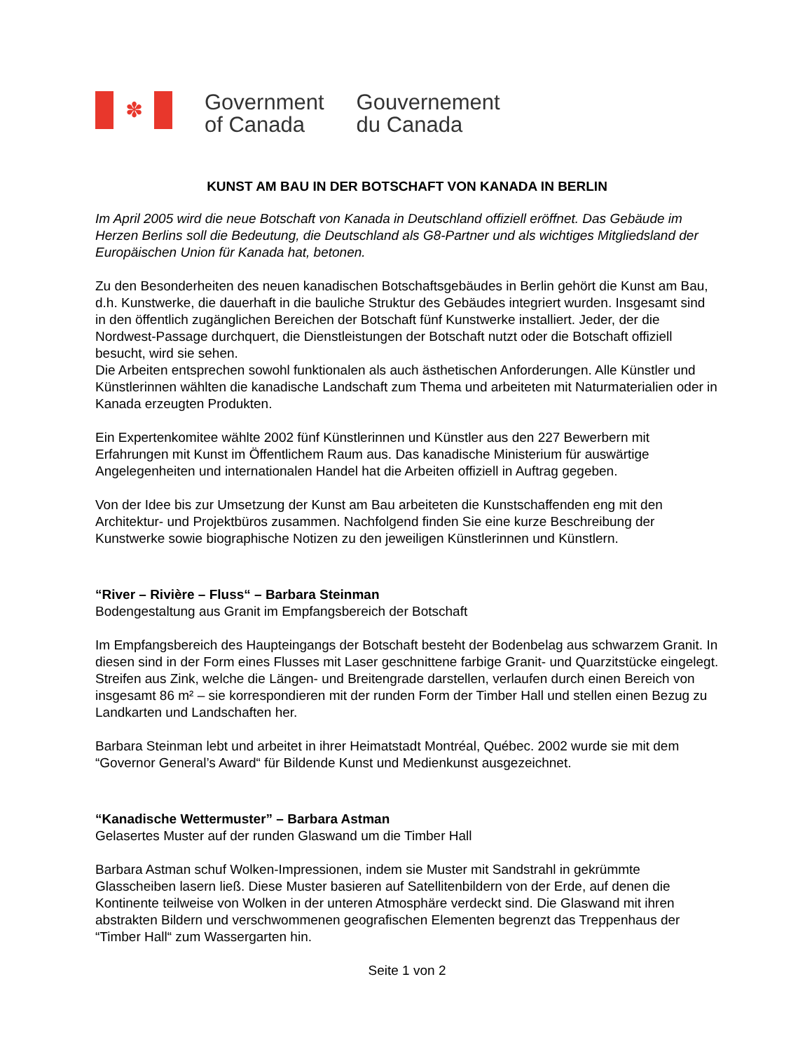✽
Government
of Canada
Gouvernement
du Canada
KUNST AM BAU IN DER BOTSCHAFT VON KANADA IN BERLIN
Im April 2005 wird die neue Botschaft von Kanada in Deutschland offiziell eröffnet. Das Gebäude im Herzen Berlins soll die Bedeutung, die Deutschland als G8-Partner und als wichtiges Mitgliedsland der Europäischen Union für Kanada hat, betonen.
Zu den Besonderheiten des neuen kanadischen Botschaftsgebäudes in Berlin gehört die Kunst am Bau, d.h. Kunstwerke, die dauerhaft in die bauliche Struktur des Gebäudes integriert wurden. Insgesamt sind in den öffentlich zugänglichen Bereichen der Botschaft fünf Kunstwerke installiert. Jeder, der die Nordwest-Passage durchquert, die Dienstleistungen der Botschaft nutzt oder die Botschaft offiziell besucht, wird sie sehen.
Die Arbeiten entsprechen sowohl funktionalen als auch ästhetischen Anforderungen. Alle Künstler und Künstlerinnen wählten die kanadische Landschaft zum Thema und arbeiteten mit Naturmaterialien oder in Kanada erzeugten Produkten.
Ein Expertenkomitee wählte 2002 fünf Künstlerinnen und Künstler aus den 227 Bewerbern mit Erfahrungen mit Kunst im Öffentlichem Raum aus. Das kanadische Ministerium für auswärtige Angelegenheiten und internationalen Handel hat die Arbeiten offiziell in Auftrag gegeben.
Von der Idee bis zur Umsetzung der Kunst am Bau arbeiteten die Kunstschaffenden eng mit den Architektur- und Projektbüros zusammen. Nachfolgend finden Sie eine kurze Beschreibung der Kunstwerke sowie biographische Notizen zu den jeweiligen Künstlerinnen und Künstlern.
“River – Rivière – Fluss“ – Barbara Steinman
Bodengestaltung aus Granit im Empfangsbereich der Botschaft
Im Empfangsbereich des Haupteingangs der Botschaft besteht der Bodenbelag aus schwarzem Granit. In diesen sind in der Form eines Flusses mit Laser geschnittene farbige Granit- und Quarzitstücke eingelegt. Streifen aus Zink, welche die Längen- und Breitengrade darstellen, verlaufen durch einen Bereich von insgesamt 86 m² – sie korrespondieren mit der runden Form der Timber Hall und stellen einen Bezug zu Landkarten und Landschaften her.
Barbara Steinman lebt und arbeitet in ihrer Heimatstadt Montréal, Québec. 2002 wurde sie mit dem “Governor General’s Award“ für Bildende Kunst und Medienkunst ausgezeichnet.
“Kanadische Wettermuster” – Barbara Astman
Gelasertes Muster auf der runden Glaswand um die Timber Hall
Barbara Astman schuf Wolken-Impressionen, indem sie Muster mit Sandstrahl in gekrümmte Glasscheiben lasern ließ. Diese Muster basieren auf Satellitenbildern von der Erde, auf denen die Kontinente teilweise von Wolken in der unteren Atmosphäre verdeckt sind. Die Glaswand mit ihren abstrakten Bildern und verschwommenen geografischen Elementen begrenzt das Treppenhaus der “Timber Hall“ zum Wassergarten hin.
Seite 1 von 2